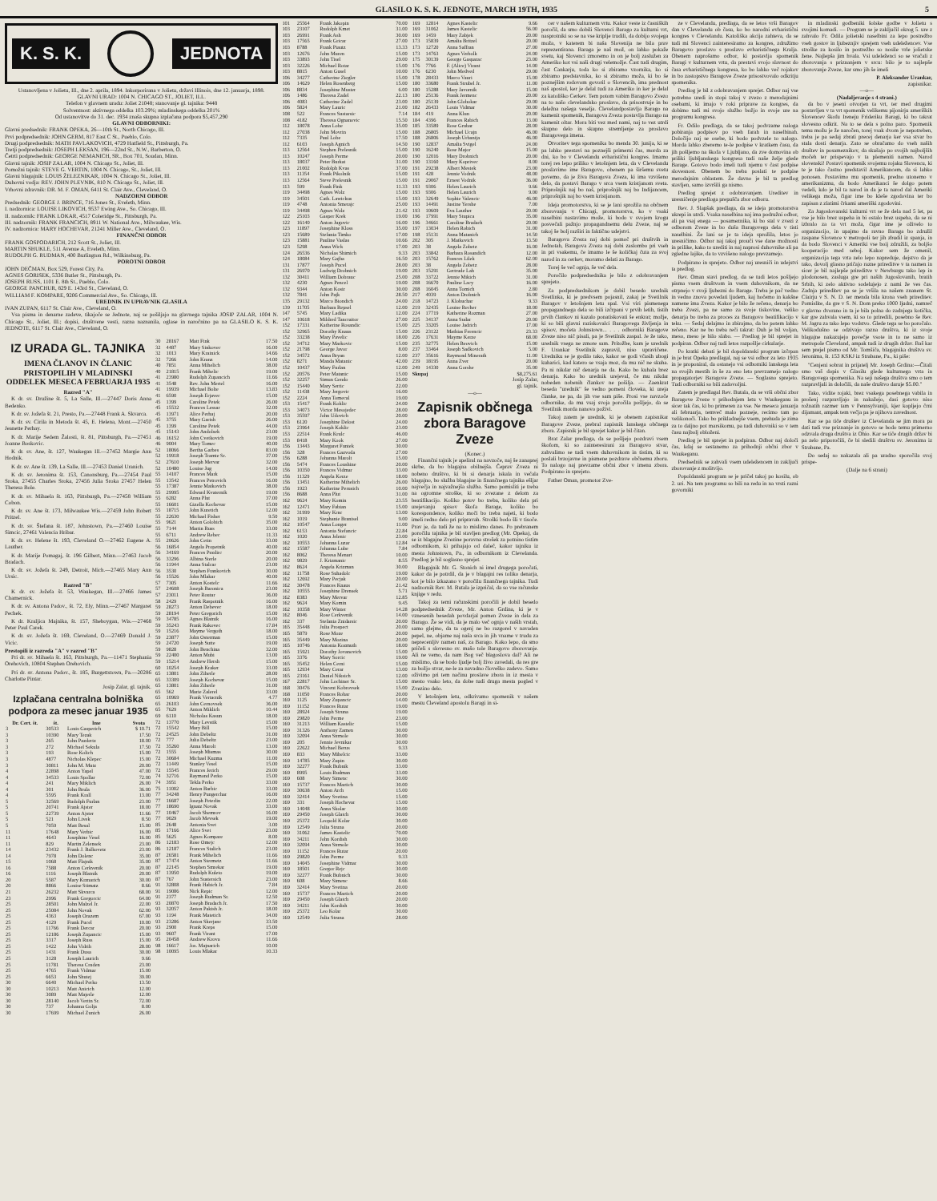GLASILO K. S. K. JEDNOTE, MARCH 19TH, 1935 5
K. S. K. JEDNOTA
Ustanovljena v Jolietu, Ill., dne 2. aprila, 1894. Inkorporirana v Jolietu, državi Illinois, dne 12. januarja, 1898.
GLAVNI URAD: 1004 N. CHICAGO ST., JOLIET, ILL.
Telefon v glavnem uradu: Joliet 21048; stanovanje gl. tajnika: 9448
Solventnost: aktivnega oddelka 103.29%; mladinskega oddelka 201%
Od ustanovitve do 31. dec. 1934 znaša skupna izplačana podpora $5,457,290
GLAVNI ODBORNIKI:
Glavni predsednik: FRANK OPEKA, 26—10th St., North Chicago, Ill.
Prvi podpredsednik: JOHN GERM, 817 East C St., Pueblo, Colo.
Drugi podpredsednik: MATH PAVLAKOVICH, 4729 Hatfield St., Pittsburgh, Pa.
Tretji podpredsednik: JOSEPH LEKSAN, 196—22nd St., N.W., Barberton, O.
Četrti podpredsednik: GEORGE NEMANICH, SR., Box 701, Soudan, Minn.
Glavni tajnik: JOSIP ZALAR, 1004 N. Chicago St., Joliet, Ill.
Pomožni tajnik: STEVE G. VERTIN, 1004 N. Chicago, St., Joliet, Ill.
Glavni blagajnik: LOUIS ŽELEZNIKAR, 1004 N. Chicago St., Joliet, Ill.
Duhovni vodja: REV. JOHN PLEVNIK, 810 N. Chicago St., Joliet, Ill.
Vrhovni zdravnik: DR. M. F. OMAN, 6411 St. Clair Ave., Cleveland, O.
NADZORNI ODBOR
Predsednik: GEORGE J. BRINCE, 716 Jones St., Eveleth, Minn.
I. nadzornica: LOUISE LIKOVICH, 9537 Ewing Ave., So. Chicago, Ill.
II. nadzornik: FRANK LOKAR, 4517 Coleridge St., Pittsburgh, Pa.
III. nadzornik: FRANK FRANCICH, 8911 W. National Ave., Milwaukee, Wis.
IV. nadzornica: MARY HOCHEVAR, 21241 Miller Ave., Cleveland, O.
FINANČNI ODBOR
FRANK GOSPODARICH, 212 Scott St., Joliet, Ill.
MARTIN SHUKLE, 511 Avenue A, Eveleth, Minn.
RUDOLPH G. RUDMAN, 400 Burlington Rd., Wilkinsburg, Pa.
POROTNI ODBOR
JOHN DEČMAN, Box 529, Forest City, Pa.
AGNES GORISEK, 5336 Butler St., Pittsburgh, Pa.
JOSEPH RUSS, 1101 E. 8th St., Pueblo, Colo.
GEORGE PANCHUR, 829 E. 143rd St., Cleveland, O.
WILLIAM F. KOMPARE, 9206 Commercial Ave., So. Chicago, Ill.
UREDNIK IN UPRAVNIK GLASILA
IVAN ZUPAN, 6117 St. Clair Ave., Cleveland, O.
Vsa pisma in denarne zadeve, tikajoče se Jednote, naj se pošiljajo na glavnega tajnika JOSIP ZALAR, 1004 N. Chicago St., Joliet, Ill.; dopisi, društvene vesti, razna naznanila, oglase in naročnino pa na GLASILO K. S. K. JEDNOTE, 6117 St. Clair Ave., Cleveland, O.
IZ URADA GL. TAJNIKA
IMENA ČLANOV IN ČLANIC PRISTOPILIH V MLADINSKI ODDELEK MESECA FEBRUARJA 1935
Razred "A"
K dr. sv. Družine št. 5, La Salle, Ill.—27447 Doris Anna Bedenko.
K dr. sv. Jožefa št. 21, Presto, Pa.—27448 Frank A. Skvarca.
K dr. sv. Cirila in Metoda št. 45, E. Helena, Mont.—27450 Jeanette Perhay.
K dr. Marije Sedem Žalosti, št. 81, Pittsburgh, Pa.—27451 Joanne Boskovic.
K dr. sv. Ane, št. 127, Waukegan Ill.—27452 Margie Ann Hodnik.
K dr. sv. Ane št. 139, La Salle, Ill.—27453 Daniel Uranich.
K dr. sv. Jeronima št. 153, Canonsburg, Pa.—27454 Paul Sroka, 27455 Charles Sroka, 27456 Julia Sroka 27457 Helen Theresa Bole.
K dr. sv. Mihaela št. 163, Pittsburgh, Pa.—27458 William Cobon.
K dr. sv. Ane št. 173, Milwaukee Wis.—27459 John Robert Pritzel.
K dr. sv. Štefana št. 187, Johnstown, Pa.—27460 Louise Simcic, 27461 Valencia Hribar.
K dr. sv. Helene št. 193, Cleveland O.—27462 Eugene A. Lauther.
K dr. Marije Pomagaj, št. 196 Gilbert, Minn.—27463 Jacob Bradach.
K dr. sv. Jožefa št. 249, Detroit, Mich.—27465 Mary Ann Ursic.
Razred "B"
K dr. sv. Jožefa št. 53, Waukegan, Ill.—27466 James Chamernick.
K dr. sv. Antona Padov., št. 72, Ely, Minn.—27467 Margaret Pechek.
K dr. Kraljica Majnika, št. 157, Sheboygan, Wis.—27468 Peter Paul Carek.
K dr. sv. Jožefa št. 169, Cleveland, O.—27469 Donald J. Vicic.
Prestopili iz razreda "A" v razred "B"
Pri dr. sv. Mihaela št. 163, Pittsburgh, Pa.—11471 Stephania Orehovich, 10804 Stephen Orehovich.
Pri dr. sv. Antona Padov., št. 185, Burgettstown, Pa.—20286 Charlotte Pintar.
Josip Zalar, gl. tajnik.
Izplačana centralna bolniška podpora za mesec januar 1935
| Dr. Cert. št. | št. | Ime | Svota |
| --- | --- | --- | --- |
| 3 | 30533 | Louis Gasperich | $ 10.71 |
| 3 | 10390 | Mary Tezak | 17.50 |
| 3 | 265 | John Pazdertz | 18.00 |
| 3 | 272 | Michael Sekula | 17.50 |
| 3 | 193 | Rose Kolich | 15.00 |
| 3 | 4877 | Nicholas Klepec | 15.00 |
| 3 | 30811 | John M. Mutz | 20.00 |
| 4 | 22898 | Anton Yapel | 47.00 |
| 4 | 34533 | Louis Spollar | 72.00 |
| 4 | 241 | Mary Miklich | 26.00 |
| 4 | 301 | John Brula | 36.00 |
| 4 | 5595 | Frank Krall | 13.00 |
| 5 | 32569 | Rudolph Furlan | 23.00 |
| 5 | 20741 | Frank Ajster | 18.00 |
| 5 | 22739 | Anton Ajster | 11.66 |
| 5 | 521 | John Livek | 8.50 |
| 5 | 7059 | Matt Besal | 15.00 |
| 11 | 17648 | Mary Verbic | 16.00 |
| 11 | 4643 | Josephine Vesel | 16.00 |
| 11 | 829 | Martin Zelensek | 23.00 |
| 14 | 23432 | Frank J. Balkovetz | 23.00 |
| 14 | 7978 | John Dolenc | 35.00 |
| 15 | 1068 | Matt Flajnik | 35.00 |
| 16 | 7588 | Anton Cerkvenik | 20.00 |
| 16 | 1116 | Joseph Blatnik | 20.00 |
| 20 | 5587 | Mary Krznarich | 30.00 |
| 20 | 8866 | Louise Stimatz | 8.66 |
| 21 | 26232 | Matt Skvarca | 68.00 |
| 23 | 2996 | Frank Gregorcic | 64.00 |
| 25 | 28501 | John Malzel Jr. | 22.00 |
| 25 | 25084 | John Novak | 62.00 |
| 25 | 4363 | Joseph Orazem | 67.00 |
| 25 | 4129 | Frank Pucel | 10.00 |
| 25 | 11766 | Frank Dercar | 20.00 |
| 25 | 12186 | Joseph Zupancic | 15.00 |
| 25 | 3317 | Joseph Russ | 15.00 |
| 25 | 1422 | John Vidrih | 28.00 |
| 25 | 1431 | Frank Dusa | 30.00 |
| 25 | 3128 | Joseph Laurich | 9.66 |
| 25 | 11781 | Theresa Cruden | 23.00 |
| 25 | 4765 | Frank Vidmar | 15.00 |
| 25 | 6653 | John Shutej | 39.00 |
| 30 | 6640 | Michael Perko | 13.50 |
| 30 | 10213 | Matt Anicich | 12.00 |
| 30 | 3089 | Matt Majerle | 12.00 |
| 30 | 28140 | Jacob Vertin Sr. | 72.00 |
| 30 | 737 | Johanna Golja | 8.00 |
| 30 | 17699 | Michael Zunich | 26.00 |
| 30 | 28167 | Matt Fink | 17.50 |
| 32 | 4487 | Mary Sinkovec | 16.00 |
| 32 | 1013 | Mary Krainick | 14.66 |
| 32 | 7266 | John Kranz | 14.00 |
| 40 | 7851 | Anna Mihelich | 38.00 |
| 40 | 21815 | Frank Mihelic | 19.00 |
| 41 | 23980 | Rudolph Zupancich | 11.66 |
| 41 | 3548 | Rev. John Mertel | 16.00 |
| 41 | 19939 | Michael Bolte | 13.83 |
| 41 | 6590 | Joseph Erjavec | 15.00 |
| 45 | 1399 | Caroline Petek | 26.00 |
| 45 | 15532 | Frances Lessar | 32.00 |
| 45 | 13971 | Alice Perhaj | 20.00 |
| 45 | 3755 | Mary Garish | 26.00 |
| 45 | 1399 | Caroline Petek | 44.00 |
| 45 | 15143 | John Andolsek | 23.00 |
| 46 | 16152 | John Cvetkovich | 19.00 |
| 46 | 9004 | Mary Tomec | 40.00 |
| 52 | 18066 | Bertha Garbes | 83.00 |
| 52 | 19918 | Joseph Tramte Sr. | 37.00 |
| 52 | 27610 | Joseph Mervar | 32.00 |
| 52 | 10480 | Louise Jug | 14.00 |
| 55 | 14107 | Frances Mark | 15.00 |
| 55 | 13542 | Frances Petrovich | 16.00 |
| 55 | 17387 | Jennie Matkovich | 38.00 |
| 55 | 29995 | Edward Kvaternik | 19.00 |
| 55 | 6282 | Anna Plut | 37.00 |
| 55 | 16601 | Gizella Kochevar | 15.00 |
| 55 | 18715 | John Kuretich | 12.00 |
| 55 | 22630 | Michael Fisher | 9.50 |
| 55 | 9621 | Anton Golobich | 35.00 |
| 55 | 7144 | Martin Russ | 33.00 |
| 55 | 6711 | Andrew Rebec | 11.33 |
| 55 | 20626 | John Cetin | 33.00 |
| 56 | 16854 | Angela Propetnik | 40.00 |
| 56 | 34169 | Frances Pezdirc | 20.00 |
| 56 | 33296 | Albina Sterle | 20.00 |
| 56 | 11944 | Anna Stalcar | 23.00 |
| 56 | 3530 | Stephen Frankovich | 30.00 |
| 56 | 15526 | John Mlakar | 40.00 |
| 57 | 7305 | Anton Kostelc | 11.66 |
| 57 | 24608 | Joseph Baronica | 23.00 |
| 57 | 23011 | Peter Routar | 36.00 |
| 58 | 2429 | Frank Raspotnik | 16.00 |
| 59 | 28273 | Anton Debevec | 18.00 |
| 59 | 28194 | Peter Gregorich | 15.00 |
| 59 | 34785 | Agnes Blatnik | 16.00 |
| 59 | 35243 | Frank Rakovec | 17.84 |
| 59 | 15216 | Mayme Vergoth | 18.00 |
| 59 | 23877 | John Osterman | 15.00 |
| 59 | 24720 | Joseph Sutte | 19.00 |
| 59 | 9828 | John Benchina | 32.00 |
| 59 | 22400 | Anton Mubi | 13.00 |
| 59 | 15214 | Andrew Hersh | 15.00 |
| 60 | 10254 | Joseph Kraker | 33.00 |
| 65 | 13801 | John Ziherle | 28.00 |
| 65 | 33309 | Joseph Kochevar | 15.00 |
| 65 | 13801 | John Ziherle | 31.00 |
| 65 | 562 | Marie Zalerel | 33.00 |
| 65 | 10969 | Frank Vertacnik | 4.77 |
| 65 | 26103 | John Cernovsek | 36.00 |
| 65 | 7629 | Anton Miklich | 10.44 |
| 69 | 6110 | Nicholas Kasun | 18.00 |
| 72 | 13770 | Mary Levstik | 15.00 |
| 72 | 15542 | Mary Bill | 15.00 |
| 72 | 24525 | John Debeltz | 31.00 |
| 72 | 777 | Julia Debeltz | 23.00 |
| 72 | 35260 | Anna Marolt | 13.00 |
| 72 | 1555 | Joseph Mismas | 30.00 |
| 72 | 30684 | Michael Kuzma | 11.00 |
| 72 | 11449 | Stanley Vesel | 15.00 |
| 72 | 15545 | Frances Jerich | 29.00 |
| 74 | 32716 | Raymond Perko | 15.00 |
| 74 | 3951 | Tekla Perko | 33.00 |
| 75 | 11002 | Anton Barbic | 33.00 |
| 77 | 34248 | Henry Pungerchar | 16.00 |
| 77 | 16687 | Joseph Peterlin | 22.00 |
| 77 | 18690 | Ignatz Novak | 33.00 |
| 77 | 10467 | Jacob Shemrov | 16.00 |
| 77 | 9029 | Jacob Mevsek | 19.00 |
| 85 | 2648 | Antonia Svet | 3.00 |
| 85 | 17166 | Alice Svet | 23.00 |
| 85 | 5625 | Agnes Kompare | 8.00 |
| 86 | 12183 | Rose Omejc | 12.00 |
| 86 | 12187 | Frances Stalich | 23.00 |
| 87 | 26581 | Frank Mihelich | 11.66 |
| 87 | 17474 | Anton Stermetz | 11.66 |
| 87 | 22145 | Stephen Smrekar | 19.00 |
| 87 | 13950 | Rudolph Kuleto | 19.00 |
| 87 | 767 | John Sustersich | 23.00 |
| 91 | 32808 | Frank Habich Jr. | 7.84 |
| 91 | 19086 | Nick Repic | 12.00 |
| 91 | 2377 | Joseph Rudman Sr. | 12.50 |
| 93 | 20870 | Joseph Bradach Jr. | 17.50 |
| 93 | 32057 | Anton Pakish Jr. | 18.00 |
| 93 | 1194 | Frank Matetich | 34.00 |
| 93 | 23286 | Anton Skerjanc | 33.50 |
| 93 | 2900 | Frank Kreps | 15.00 |
| 93 | 9607 | Frank Virant | 17.00 |
| 95 | 20458 | Andrew Krova | 11.66 |
| 98 | 16617 | Jos. Majnarich | 10.00 |
| 98 | 10095 | Louis Mlakar | 10.33 |
| 101 | 25564 | Frank Jakopin | 70.00 |
| 103 | 23107 | Rudolph Kmet | 31.00 |
| 103 | 26991 | Frank Ash | 30.00 |
| 103 | 17565 | Frank Gricar | 27.00 |
| 103 | 8788 | Frank Piautz | 13.33 |
| 103 | 12676 | John Muren | 15.00 |
| 103 | 33893 | John Tisel | 29.00 |
| 103 | 32226 | Michael Rotar | 15.00 |
| 103 | 8815 | Anton Gusel | 10.00 |
| 106 | 34277 | Catherine Ziegler | 15.00 |
| 106 | 14629 | Helen Rosenberg | 15.00 |
| 106 | 8834 | Josephine Muster | 6.00 |
| 106 | 1486 | Theresa Zadel | 22.13 |
| 106 | 4083 | Catherine Zadel | 23.00 |
| 106 | 5824 | Mary Lauric | 21.00 |
| 108 | 522 | Frances Sustarsic | 7.14 |
| 108 | 4182 | Theresa Ognanovic | 15.50 |
| 112 | 18078 | Anna Lobe | 35.00 |
| 112 | 27038 | John Movrin | 15.00 |
| 112 | 7335 | Paul Lobe | 17.50 |
| 112 | 6103 | Joseph Agnich | 14.50 |
| 113 | 12564 | Stephen Prelesnik | 15.00 |
| 113 | 10247 | Joseph Perme | 20.00 |
| 113 | 18037 | Peter Burkat | 31.00 |
| 113 | 21002 | Rudolph Kvas | 37.00 |
| 113 | 11354 | Frank Pikolnik | 15.00 |
| 113 | 12564 | Steve Prelesnik | 15.00 |
| 113 | 599 | Frank Fink | 11.33 |
| 119 | 34498 | Agnes Wolz | 15.00 |
| 119 | 34501 | Cath. Lawickus | 15.00 |
| 119 | 4748 | Antonia Smerajc | 25.00 |
| 119 | 34498 | Agnes Wolz | 21.42 |
| 122 | 25103 | Gasper Krek | 19.00 |
| 122 | 16140 | Anton Jugovic | 16.00 |
| 123 | 11897 | Josephine Kloss | 35.00 |
| 123 | 15689 | Stefania Timko | 17.00 |
| 123 | 15881 | Pauline Vaslas | 10.66 |
| 123 | 5298 | Anna Wick | 17.00 |
| 124 | 26536 | Nicholas Shimich | 9.33 |
| 124 | 18084 | Mary Gajba | 16.50 |
| 131 | 17877 | Joseph Pucel | 28.00 |
| 131 | 26970 | Ludwig Drobnich | 19.00 |
| 132 | 30411 | William Dobrauc | 25.00 |
| 132 | 4230 | Agnes Pencel | 19.00 |
| 132 | 9344 | Anton Kosir | 30.00 |
| 132 | 7841 | John Pajk | 28.50 |
| 135 | 29132 | Marco Biondich | 24.00 |
| 139 | 11705 | Barbara Repsel | 12.00 |
| 147 | 5745 | Mary Ladika | 12.00 |
| 147 | 10618 | Mildred Tancraitor | 27.00 |
| 152 | 17331 | Katherine Rosandic | 15.00 |
| 152 | 32965 | Dorothy Knaus | 15.00 |
| 152 | 33238 | Mary Pavelic | 18.00 |
| 152 | 34712 | Mary Markovic | 15.00 |
| 152 | 21798 | George Javor | 8.00 |
| 152 | 34572 | Anna Bryan | 12.00 |
| 152 | 8271 | Manda Matanic | 42.00 |
| 152 | 10437 | Mary Furlan | 12.00 |
| 152 | 20576 | Peter Matanic | 15.00 |
| 152 | 32257 | Simun Gendo | 26.00 |
| 152 | 15440 | Mary Sertic | 22.00 |
| 152 | 11438 | Mary Jergovic | 16.00 |
| 152 | 2224 | Anna Tomecal | 19.00 |
| 153 | 15417 | Frank Koklic | 24.00 |
| 153 | 34073 | Victor Mesojedec | 28.00 |
| 153 | 35597 | John Udovich | 20.00 |
| 153 | 6120 | Josephine Delost | 24.00 |
| 153 | 23964 | Joseph Koklic | 23.00 |
| 153 | 22514 | Frank Krulc | 46.00 |
| 153 | 8418 | Mary Kook | 27.00 |
| 156 | 13443 | Margaret Funtek | 30.00 |
| 156 | 328 | Frances Gazvoda | 27.00 |
| 156 | 6288 | Johanna Marolt | 15.00 |
| 156 | 5474 | Frances Loushine | 20.00 |
| 156 | 10350 | Frances Vidmar | 33.00 |
| 156 | 11329 | Angela Kerze | 18.00 |
| 156 | 13451 | Katherine Mihelich | 26.00 |
| 156 | 1923 | Katherine Perusich | 10.00 |
| 156 | 8688 | Anna Plut | 31.00 |
| 162 | 9624 | Mary Komin | 23.55 |
| 162 | 12471 | Mary Fabian | 15.00 |
| 162 | 31999 | Mary Krnc | 13.00 |
| 162 | 1019 | Stephanie Branisel | 9.00 |
| 162 | 10547 | Anna Longer | 11.00 |
| 162 | 6153 | Antonia Stefancic | 22.84 |
| 162 | 1020 | Anna Jelenic | 23.00 |
| 162 | 10553 | Johanna Luzar | 12.84 |
| 162 | 15587 | Johanna Lube | 7.84 |
| 162 | 8062 | Theresa Menart | 10.00 |
| 162 | 9829 | J. Krizmanic | 8.55 |
| 162 | 8624 | Angela Krizman | 30.00 |
| 162 | 11758 | Rose Suhadolc | 19.00 |
| 162 | 12692 | Mary Pecjak | 20.00 |
| 162 | 30478 | Frances Knaus | 21.42 |
| 162 | 10555 | Josephine Drensek | 5.71 |
| 162 | 8383 | Mary Mervar | 12.85 |
| 162 | 9624 | Mary Komin | 9.45 |
| 162 | 10358 | Mary Winter | 14.28 |
| 162 | 8046 | Rose Cerkvenik | 14.00 |
| 162 | 337 | Stefania Znidarsic | 20.00 |
| 165 | 35448 | Julia Prospect | 20.00 |
| 165 | 5879 | Rose Moze | 20.00 |
| 165 | 35449 | Mary Mozina | 20.00 |
| 165 | 10746 | Antonia Kozmuth | 18.00 |
| 165 | 15921 | Dorothy Jovanovich | 15.00 |
| 165 | 3376 | Mary Sorcic | 19.00 |
| 165 | 35452 | Helen Cerni | 15.00 |
| 165 | 12934 | Mary Cerar | 13.00 |
| 165 | 23161 | Daniel Niksich | 12.00 |
| 167 | 22817 | John Lochiner Sr. | 15.00 |
| 168 | 30476 | Vincent Kobrovsek | 15.00 |
| 168 | 11050 | Frances Robar | 20.00 |
| 169 | 1125 | Mary Zupancic | 14.00 |
| 169 | 11152 | Frances Rutar | 19.00 |
| 169 | 28924 | Joseph Struna | 19.00 |
| 169 | 29820 | John Perme | 23.00 |
| 169 | 31213 | William Kastelic | 15.00 |
| 169 | 31326 | Anthony Zamen | 30.00 |
| 169 | 32094 | Anna Strmole | 30.00 |
| 169 | 205 | Jennie Jevnikar | 30.00 |
| 169 | 22622 | Michael Berus | 9.33 |
| 169 | 833 | Mary Mihelcic | 33.00 |
| 169 | 14785 | Mary Zupin | 30.00 |
| 169 | 32277 | Frank Bubnik | 33.00 |
| 169 | 8995 | Louis Rudman | 33.00 |
| 169 | 608 | Mary Simenc | 30.00 |
| 169 | 15737 | Frances Martich | 30.00 |
| 169 | 30638 | Anton Arch | 15.00 |
| 169 | 32414 | Mary Svetina | 15.00 |
| 169 | 331 | Joseph Hochevar | 15.00 |
| 169 | 14048 | Anna Skolar | 30.00 |
| 169 | 29450 | Joseph Glatch | 30.00 |
| 169 | 25372 | Leopold Kolar | 30.00 |
| 169 | 12549 | Julia Struna | 20.00 |
| 169 | 31062 | James Kastelic | 70.00 |
| 169 | 34211 | John Kordish | 30.00 |
| 169 | 32094 | Anna Strmole | 30.00 |
| 169 | 11152 | Frances Rutar | 20.00 |
| 169 | 29820 | John Perme | 9.33 |
| 169 | 14045 | Josephine Vidmar | 30.00 |
| 169 | 18501 | Gregor Rejc | 30.00 |
| 169 | 32277 | Frank Bubnich | 30.00 |
| 169 | 608 | Mary Simenc | 8.66 |
| 169 | 32414 | Mary Svetina | 20.00 |
| 169 | 15737 | Frances Martich | 20.00 |
| 169 | 29450 | Joseph Glatch | 20.00 |
| 169 | 34211 | John Kordish | 30.00 |
| 169 | 25372 | Leo Kolar | 30.00 |
| 169 | 12549 | Julia Struna | 28.00 |
| 169 | 12814 | Agnes Kastelic | 9.66 |
| 169 | 31062 | James Kastelic | 56.00 |
| 169 | 1459 | Mary Zabjek | 20.00 |
| 173 | 15839 | Amalia Britzel | 20.00 |
| 173 | 12720 | Anna Saffran | 27.00 |
| 173 | 14763 | Agnes Verbolk | 24.00 |
| 175 | 30139 | George Gasparac | 23.00 |
| 176 | 7766 | F. (Alice) Virant | 14.00 |
| 176 | 6230 | John Medved | 29.00 |
| 178 | 28433 | Marco Vauri | 15.00 |
| 180 | 33680 | Frank Strubel Jr. | 11.00 |
| 180 | 15288 | Mary Javornik | 15.00 |
| 180 | 25136 | Frank Jermenc | 20.00 |
| 180 | 25139 | John Globokar | 29.00 |
| 182 | 26433 | Louis Vidmar | 30.00 |
| 184 | 419 | Anna Klun | 20.00 |
| 184 | 4396 | Frances Rabich | 13.00 |
| 185 | 33589 | Rose Grubar | 28.00 |
| 188 | 26805 | Michael Ucajn | 46.00 |
| 188 | 26806 | Joseph Urbanija | 46.00 |
| 190 | 12837 | Amalia Svigel | 24.00 |
| 190 | 16240 | Rose Major | 15.00 |
| 190 | 12016 | Mary Drobnich | 20.00 |
| 190 | 13160 | Mary Koprivec | 8.00 |
| 191 | 29238 | Albert Mestek | 23.00 |
| 191 | 428 | Jennie Vodnik | 48.00 |
| 191 | 29067 | Ernest Vodnik | 36.00 |
| 193 | 9306 | Helen Laurich | 9.66 |
| 193 | 9306 | Helen Laurich | 9.00 |
| 193 | 32649 | Sophie Valencic | 46.00 |
| 193 | 14491 | Justine Yershe | 7.00 |
| 193 | 10609 | Eva Lauther | 20.00 |
| 196 | 17991 | Mary Stupica | 35.00 |
| 196 | 34661 | Caroline Bradach | 20.00 |
| 197 | 13034 | Helen Robich | 31.00 |
| 198 | 15131 | Anna Matanich | 14.50 |
| 202 | 305 | J. Matkovich | 13.50 |
| 203 | 38 | Angela Zobetz | 16.00 |
| 203 | 33842 | Barbara Rosandich | 12.00 |
| 203 | 15762 | Frances Lilek | 62.00 |
| 203 | 38 | Angela Zobetz | 28.00 |
| 203 | 15291 | Gertrude Lah | 35.00 |
| 208 | 33722 | Jennie Mikich | 31.00 |
| 208 | 16670 | Pauline Lacy | 16.00 |
| 208 | 16045 | Anna Tomich | 2.80 |
| 217 | 4039 | Anton Drobnich | 16.00 |
| 218 | 14723 | J. Klobuchar | 9.33 |
| 219 | 32435 | Louise Recher | 18.00 |
| 224 | 17719 | Katherine Rozman | 27.00 |
| 225 | 34137 | Anna Sudar | 20.00 |
| 225 | 33205 | Louise Jadrich | 17.00 |
| 226 | 23122 | Mathias Ferencic | 23.33 |
| 226 | 17631 | Mayme Kerze | 68.00 |
| 235 | 32775 | Helen Beovich | 15.00 |
| 237 | 33464 | Joseph Sadkovich | 5.00 |
| 237 | 35616 | Raymond Minerath | 11.00 |
| 239 | 18195 | Anna Zver | 20.00 |
| 249 | 14330 | Anna Gorshe | 35.00 |
| Skupaj | | | $8,275.61 |
Josip Zalar,
gl. tajnik.
—o—
Zapisnik občnega zbora Baragove Zveze
(Konec.)
Finančni tajnik je apeliral na navzoče, naj še zanaprej skrbe, da bo blagajna obilnejša. Čeprav Zveza ni nobeno društvo, ki bi si denarja iskala in večala blagajno, bo služba blagajne in finančnega tajnika ešljar največja in najvažnejša služba. Samo pomisliti je treba na ogromne stroške, ki so zvezane z delom za beatifikacijo. Koliko potov bo treba, koliko dela pri urejevanju spisov škofa Barage, koliko bo korespondence, koliko moči bo treba najeti, ki bodo imeli redno delo pri pripravah. Stroški bodo šli v tisoče. Prav je, da tudi že na to mislimo danes. Po prebranem poročilu tajnika je bil stavljen predlog (Mr. Opeka), da se iz blagajne Zvezine poravna strošek za potnino tistim odbornikom, ki prihajajo od daleč, kakor tajniku iz mesta Johnstown, Pa., in odbornikom iz Clevelanda. Predlog je bil soglasno sprejet.
Blagajnik Mr. G. Stonich ni imel drugega poročati, kakor da je potrdil, da je v blagajni res toliko denarja, kot je bilo izkazano v poročilu finančnega tajnika. Tudi nadzornik Rev. M. Butala je izpričal, da so vse računske knjige v redu.
Takoj za temi računskimi poročili je dobil besedo podpredsednik Zveze, Mr. Anton Grdina, ki je v vznesenih besedah povdarjal pomen Zveze in dela za Barago. Že se vidi, da je malo več ognja v naših vrstah, samo glejmo, da ta ogenj ne bo razgorel v navaden pepel, ne, objame naj naša srca in jih vname v trudu za neprecenljiv namen naš, za Barago. Kako lepo, da smo pričeli s slovesno sv. mašo tole Baragovo zborovanje. Ali ne vemo, da nam Bog več blagoslova dal? Ali ne mislimo, da se bodo ljudje bolj živo zavedali, da res gre za božjo stvar, ne-le za navadno človeško zadevo. Samo oživimo pri tem načinu proslave zbora in iz mesta v mesto vsako leto, da dobe tudi druga mesta pogled v Zvezino delo.
V letošnjem letu, odkrivamo spomenik v našem mestu Cleveland apostolu Baragi in si-
cer v našem kulturnem vrtu. Kakor veste iz časniških poročil, da smo dobili Slovenci Barago za kulturni vrt, nasprotniki so se na vse kriplje trudili, da dobijo svojega moža, v katerem bi naša Slovenija ne bila prav reprezentirana. Baraga je naš mož, on lahko pokaže svetu, kaj Slovenci zmoremo in on je bolj zaslužen za Ameriko kot vsi naši drugi velemožje. Čast tudi drugim, čast Cankarju, toda ko si zbiramo vzornika, ko si zbiramo predstavnika, ko si zbiramo moža, ki bo še poznejšim rodovom govoril o Slovencih, ima prednost naš apostol, ker je delal tudi za Ameriko in ker je delal za katoliško Cerkev. Tem potom vabim Baragovo Zvezo na to našo clevelandsko proslavo, da prisostvuje in bo deležna našega veselja. Clevelandpostavlja Barago na kamenit spomenik, Baragova Zveza postavlja Barago na kamenit oltar. Mora biti vez med nami, naj to vez utrdi skupno delo in skupno stremljenje za proslavo Baragovega imena.
Otvoritev tega spomenika bo menda 30. junija, ki se pa lahko prestavi na poznejši primerni čas, morda za dni, ko bo v Clevelandu evharistični kongres. Imamo torej res lepo priliko v letošnjem letu, da v Clevelandu proslavimo ime Baragovo, obenem pa širšemu svetu povemo, da je živa Baragova Zveza, ki ima vzvišeno delo, da postavi Barago v srca vsem kristjanom sveta. Priprošnjik naj bo naš, priprošnjik naj bo Indijancem, priprošnjik naj bo vsem kristjanom.
Ideja promotorstva, ki se je lani sprožila na občnem zborovanju v Chicagi, promotorstva, ko v vsaki naselbini nastavimo može, ki bodo v svojem krogu posvečali pažnjo propagandnemu delu Zveze, naj se takoj še bolj razširi in faktično udejstvi.
Baragova Zveza naj dobi pomoč pri društvih in Jednotah, Baragova Zveza naj dobi zaslombo pri vseh in pri vsakemu, če imamo le še količkaj čuta za svoj narod in za cerkev, moramo delati za Barago.
Torej še več ognja, še več dela.
Poročilo podpredsednika je bilo z odobravanjem sprejeto.
Za podpredsednikom je dobil besedo urednik Svetlinka, ki je predvsem pojasnil, zakaj je Svetilnik Baragov v letošnjem letu spal. Vsi viri pismenega propagandnega dela so bili izčrpani v prvih letih, tistih prvih člankov ni kazalo ponatiskovati še enkrat; možje, ki so bili glavni raziskovalci Baragovega življenja in spisov, močeta Johnstown... . . . odborniki Baragove Zveze niso nič pisali, pa je Svetilnik zaspal. Je že tako, urednik vsega ne zmore sam. Pritožbe, kam je urednik F. Urankar Svetilnik zapravil, niso upravičene. Uredniku se je godilo tako, kakor se godi včasih ubogi kuharici, kad katero se vsaja moz, da mu nič ne skuha. Pa ni nikdar nič denarja ne da. Kako bo kuhala brez denarja. Kako bo urednik urejeval, če mu nikdar nobeden nobenih člankov ne pošilja. — Zaenkrat beseda "urednik" še vedno pomeni človeka, ki ureja članke, ne pa, da jih vse sam piše. Prosi vse navzoče odbornike, da mu vsaj svoja poročila pošljejo, da se Svetilnik morda nanovo poživi.
Takoj zatem je urednik, ki je obenem zapisnikar Baragove Zveze, prebral zapisnik lanskega občnega zbora. Zapisnik je bil sprejet kakor je bil čitan.
Brat Zalar predlaga, da se pošljejo pozdravi vsem škofom, ki so zainteresirani za Baragovo stvar, zahvalimo se tudi vsem duhovnikom in tistim, ki so poslali brzojavne in pismene pozdrave občnemu zboru. To nalogo naj prevzame občni zbor v imenu zbora. Podpirano in sprejeto.
Father Oman, promotor Zve-
ze v Clevelandu, predlaga, da se letos vrši Baragov dan v Clevelandu ob času, ko bo narodni evharistični kongres v Clevelandu. Katoliška akcija zahteva, da se tudi mi Slovenci zainteresiramo za kongres, združimo Baragovo proslavo s proslavo evharističnega Kralja. Obenem naprošamo odbor, ki postavlja spomenik Baragi v kulturnem vrtu, da prestavi svojo slavnost do časa evharističnega kongresa, ko bo lahko več rojakov in bo zastopstvo Baragove Zveze prisostvovalo odkritju spomenika.
Predlog je bil z odobravanjem sprejet. Odbor naj vse potrebno uredi in stopi takoj v zvezo z merodajnimi osebami, ki imajo v roki priprave za kongres, da dobimo tudi mi svojo službo božjo in svoje ure na programu kongresa.
Fr. Odilo predlaga, da se takoj podvzame naloga pobiranja podpisov po vseh farah in naselbinah. Določijo naj se osebe, ki bodo podvzele to nalogo. Morda lahko zberemo te-le podpise v kratkem času, da jih pošljemo na škofa v Ljubljano, da zve domovina ob priliki ljubljanskega kongresa tudi naše želje glede Barage. Gotovo bodo imeli tudi njemu v čast podpise slovesnost. Obenem bo treba poslati te podpise merodajnim oblastem. Že davno je bil ta predlog stavljen, samo izvršili ga nismo.
Predlog sprejet z odobravanjem. Ureditev in uresničenje predloga prepušča zbor odboru.
Rev. J. Slapšak predlaga, da se ideja promotorstva ukrepi in utrdi. Vsaka naselbina naj ima podružni odbor, ali pa vsaj enega — posameznika, ki bo stal v zvezi z odborom Zveze in bo duša Baragovega dela v tisti naselbini. Že lani se je ta ideja sprožila, letos jo uresničimo. Odbor naj takoj prouči vse dane možnosti in prilike, kako to urediti in naj naprosi duhovnike ali pa zgledne lajike, da to vzvišeno nalogo prevzamejo.
Podpirano in sprejeto. Odbor naj uresniči in udejstvi ta predlog.
Rev. Oman stavi predlog, da se tudi letos pošljejo pisma vsem društvom in vsem duhovnikom, da ne otrpnejo v svoji ljubezni do Barage. Treba je pač vedno in vedno znova povedati ljudem, kaj hočemo in kakšne namene ima Zveza. Kakor je bilo že rečeno, denarja bo treba Zvezi, pa ne samo za svoje tiskovine, veliko denarja bo treba za proces za Baragovo beatifikacijo v teku. — Sedaj delajmo in zbirajmo, da bo potem lahko rečeno. Kar ne bo treba reči takrat: Duh je bil voljan, meso, meso je bilo slabo. — Predlog je bil sprejet in podpiran. Odbor naj tudi letos razpošlje cirkularje.
Po kratki debati je bil dopoldanski program izčrpan in je brat Opeka predlagal, naj se vsi odbor za leto 1935 in je proponiral, da ostanejo vsi odborniki lanskega leta na svojih mestih in še za eno leto prevzamejo nalogo propagatorjev Baragove Zveze. — Soglasno sprejeto. Tudi odborniki so bili zadovoljni.
Zatem je predlagal Rev. Butala, da se vrši občni zbor Baragove Zveze v prihodnjem letu v Waukeganu in sicer tak čas, ki bo primeren za vse. Ne meseca januarja ali februarja, temveč malo pozneje, recimo tam po velikonoči. Tako bo prikladnejše vsem, prehuda je zima za to daljno pot marsikomu, pa tudi duhovniki so v tem času najbolj obloženi.
Predlog je bil sprejet in podpiran. Odbor naj določi čas, kdaj se sestanemo za prihodnji občni zbor v Waukeganu.
Predsednik se zahvali vsem udeležencem in zaključi zborovanje z molitvijo.
Popoldanski program se je pričel takoj po kosilu, ob 2. uri. Na tem programu so bili na redu in na vrsti razni govorniki
in mladinski godbeniki šolske godbe v Jolietu s svojimi komadi. — Program se je zaključil okrog 5. ure z zahvalo Fr. Odila jolietski naselbini za lepo postrežbo vseh gostov in ljubeznjiv sprejem vseh udeležencev. Vse stroške za kosilo in postrežbo so nosile vrle jolietske žene. Najlepša jim hvala. Vsi udeleženci so se vračali z zborovanja s priznanjem v srcu: bilo je to najlepše zborovanje Zveze, kar smo jih še imeli
P. Aleksander Urankar,
zapisnikar.
—o—
(Nadaljevanje s 4 strani.)
da bo v jeseni otvorjen ta vrt, ter med drugimi postavljen v ta vrt spomenik velikemu pijonirju ameriških Slovencev škofu Ireneju Frideriku Baragi, ki bo takrat slovesno odkrit. Na to se dela s polno paro. Spomenik temu možu je že naročen, torej vsak dvom je nepotreben, treba je pa sedaj zbrati precej denarja ker vsa stvar bo stala dosti denarja. Zato se obračamo do vseh naših društev in posameznikov, da skušajo po svojih najboljših močeh ter prispevajo v ta plemeniti namen. Narod slovenski! Postavi spomenik svojemu rojaku Slovencu, ki te je tako častno predstavil Amerikancem, da si lahko ponosen. Postavimo mu spomenik, predno utonemo v amerikanizmu, da bodo Amerikanci še dolgo potem vedeli, kdo je bil ta narod in da je ta narod dal Ameriki velikega moža, čigar ime bo kleše zgodovina ter bo zapisan z zlatimi črkami ameriški zgodovini.
Za Jugoslovanski kulturni vrt se že dela nad 5 let, pa vse je bilo brez uspeha in bi ostalo brez uspeha, da se ni izbralo za ta vrt moža, čigar ime je oživelo to organizacijo, in upajmo da ravno Baraga bo združil zaspane Slovence v metropoli ter jih zbudil iz spanja, in da bodo Slovenci v Ameriki vse boij združili, za boljšo kooperacijo med seboj. Kakor sem že omenil, organizacija tega vrta zelo lepo napreduje, dejstvo da je tako, dovolj glasno pričajo razne prireditve v ta namen in sicer je bil najlepše prireditve v Newburgu tako lep in plodonosen, zasluga gre pri naših Jugoslovanih, bratih Srbih, ki zelo aktivno sodelujejo z nami že ves čas. Zadnja prireditev pa se je vršila na našem znanem St. Clairju v S. N. D. ter menda bila krona vseh prireditev. Pomislite, da gre v S. N. Dom preko 1000 ljudni, namreč v glavno dvorano in ta je bila polna do zadnjega kotička, kar gre zahvala vsem, ki so to priredili, posebno še Rev. M. Jagru za tako lepo vodstvo. Glede tega se bo poročalo. Velikodušno se odzivajo razna društva, ki iz svoje blagajne nakazujejo povečje vsote in to ne samo iz metropole Cleveland, ampak tudi iz drugih držav. Baš kar sem prejel pismo od Mr. Tomšiča, blagajnika društva sv. Jeronima, št. 153 KSKJ iz Strabane, Pa., ki piše:
"Cenjeni sobrat in prijatelj Mr. Joseph Grdina:—Čitali smo vaš dopis v Glasilu glede kulturnega vrta in Baragovega spomenika. Na seji našega društva smo o tem razpravljali in določili, da naše društvo daruje $5.00."
Tako, vidite rojaki, brez vsakega posebnega vabila in prošenj razpravljajo in nakažejo, dasi gotovo niso rožnatih razmer tam v Pennsylvaniji, kjer kopljejo črni dijamant, ampak tem večja pa je njihova zavednost.
Kar se pa tiče društev iz Clevelanda se jim mora pa dati tudi vse priznanje in gotovo se bodo temu primerno odzvala druga društva iz Ohio. Kar se tiče drugih držav bi pa zelo priporočili, če bi sledili društvu sv. Jeronima iz Strabane, Pa.
Do sedaj so nakazala ali pa uradno sporočila svoj prispe-
(Dalje na 6 strani)